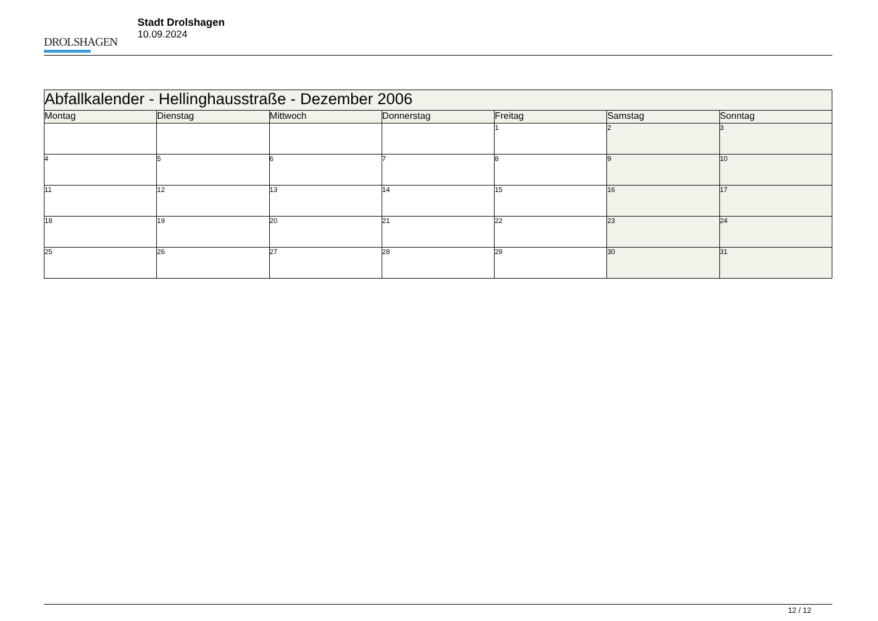DROLSHAGEN
Stadt Drolshagen
10.09.2024
| Abfallkalender - Hellinghausstraße - Dezember 2006 | | | | | | |
| --- | --- | --- | --- | --- | --- | --- |
| Montag | Dienstag | Mittwoch | Donnerstag | Freitag | Samstag | Sonntag |
| | | | | 1 | 2 | 3 |
| 4 | 5 | 6 | 7 | 8 | 9 | 10 |
| 11 | 12 | 13 | 14 | 15 | 16 | 17 |
| 18 | 19 | 20 | 21 | 22 | 23 | 24 |
| 25 | 26 | 27 | 28 | 29 | 30 | 31 |
12 / 12